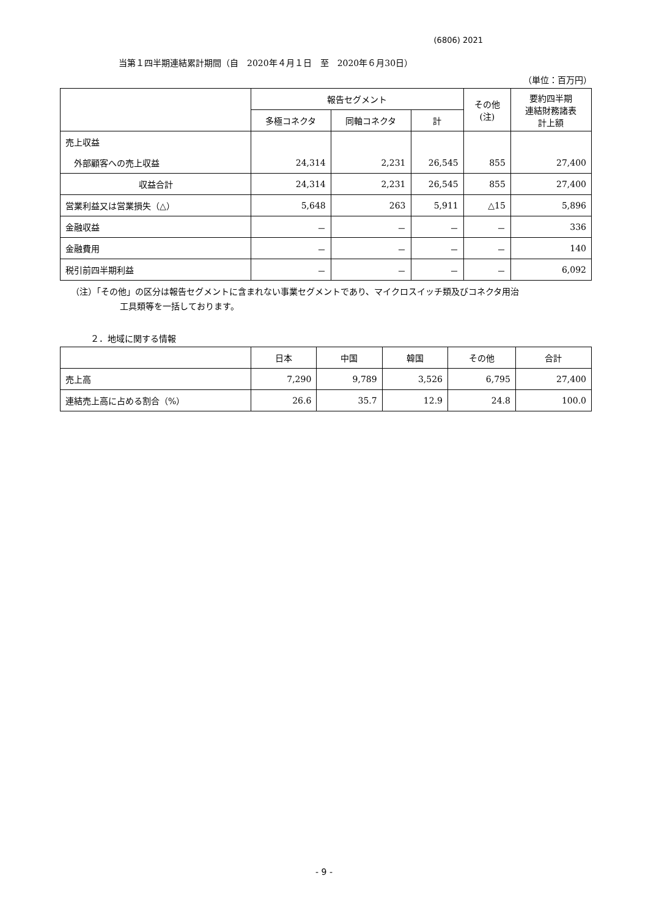(6806) 2021
当第１四半期連結累計期間（自　2020年４月１日　至　2020年６月30日）
（単位：百万円）
| | 報告セグメント | | | その他 (注) | 要約四半期 連結財務諸表 計上額 |
| --- | --- | --- | --- | --- | --- |
| | 多極コネクタ | 同軸コネクタ | 計 | | |
| 売上収益 | | | | | |
| 外部顧客への売上収益 | 24,314 | 2,231 | 26,545 | 855 | 27,400 |
| 収益合計 | 24,314 | 2,231 | 26,545 | 855 | 27,400 |
| 営業利益又は営業損失（△） | 5,648 | 263 | 5,911 | △15 | 5,896 |
| 金融収益 | － | － | － | － | 336 |
| 金融費用 | － | － | － | － | 140 |
| 税引前四半期利益 | － | － | － | － | 6,092 |
（注）「その他」の区分は報告セグメントに含まれない事業セグメントであり、マイクロスイッチ類及びコネクタ用治
工具類等を一括しております。
２．地域に関する情報
| | 日本 | 中国 | 韓国 | その他 | 合計 |
| --- | --- | --- | --- | --- | --- |
| 売上高 | 7,290 | 9,789 | 3,526 | 6,795 | 27,400 |
| 連結売上高に占める割合（%） | 26.6 | 35.7 | 12.9 | 24.8 | 100.0 |
- 9 -